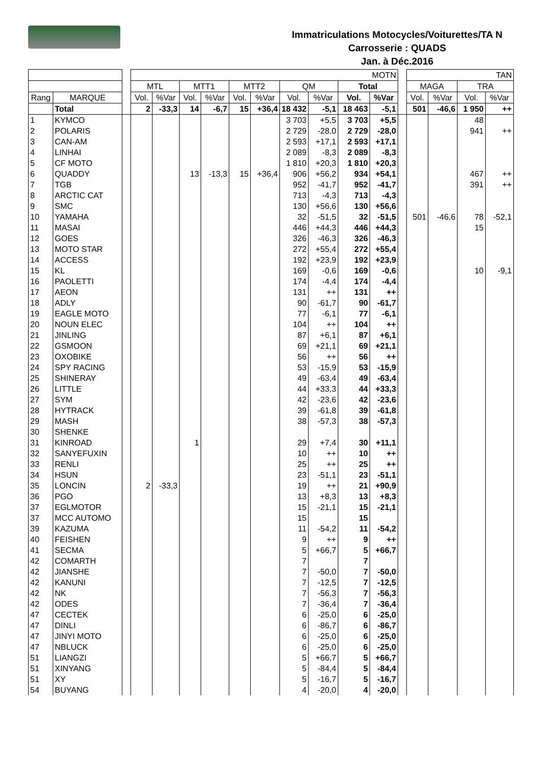Immatriculations Motocycles/Voiturettes/TA N
Carrosserie : QUADS
Jan. à Déc.2016
| | | | MOTN | | | | | | | | | | | TAN | | | |
| | | | MTL | | MTT1 | | MTT2 | | QM | | Total | | | MAGA | | TRA | |
| Rang | MARQUE | | Vol. | %Var | Vol. | %Var | Vol. | %Var | Vol. | %Var | Vol. | %Var | | Vol. | %Var | Vol. | %Var |
| | Total | | 2 | -33,3 | 14 | -6,7 | 15 | +36,4 | 18 432 | -5,1 | 18 463 | -5,1 | | 501 | -46,6 | 1 950 | ++ |
| 1 | KYMCO | | | | | | | | 3 703 | +5,5 | 3 703 | +5,5 | | | | 48 | |
| 2 | POLARIS | | | | | | | | 2 729 | -28,0 | 2 729 | -28,0 | | | | 941 | ++ |
| 3 | CAN-AM | | | | | | | | 2 593 | +17,1 | 2 593 | +17,1 | | | | | |
| 4 | LINHAI | | | | | | | | 2 089 | -8,3 | 2 089 | -8,3 | | | | | |
| 5 | CF MOTO | | | | | | | | 1 810 | +20,3 | 1 810 | +20,3 | | | | | |
| 6 | QUADDY | | | | 13 | -13,3 | 15 | +36,4 | 906 | +56,2 | 934 | +54,1 | | | | 467 | ++ |
| 7 | TGB | | | | | | | | 952 | -41,7 | 952 | -41,7 | | | | 391 | ++ |
| 8 | ARCTIC CAT | | | | | | | | 713 | -4,3 | 713 | -4,3 | | | | | |
| 9 | SMC | | | | | | | | 130 | +56,6 | 130 | +56,6 | | | | | |
| 10 | YAMAHA | | | | | | | | 32 | -51,5 | 32 | -51,5 | | 501 | -46,6 | 78 | -52,1 |
| 11 | MASAI | | | | | | | | 446 | +44,3 | 446 | +44,3 | | | | 15 | |
| 12 | GOES | | | | | | | | 326 | -46,3 | 326 | -46,3 | | | | | |
| 13 | MOTO STAR | | | | | | | | 272 | +55,4 | 272 | +55,4 | | | | | |
| 14 | ACCESS | | | | | | | | 192 | +23,9 | 192 | +23,9 | | | | | |
| 15 | KL | | | | | | | | 169 | -0,6 | 169 | -0,6 | | | | 10 | -9,1 |
| 16 | PAOLETTI | | | | | | | | 174 | -4,4 | 174 | -4,4 | | | | | |
| 17 | AEON | | | | | | | | 131 | ++ | 131 | ++ | | | | | |
| 18 | ADLY | | | | | | | | 90 | -61,7 | 90 | -61,7 | | | | | |
| 19 | EAGLE MOTO | | | | | | | | 77 | -6,1 | 77 | -6,1 | | | | | |
| 20 | NOUN ELEC | | | | | | | | 104 | ++ | 104 | ++ | | | | | |
| 21 | JINLING | | | | | | | | 87 | +6,1 | 87 | +6,1 | | | | | |
| 22 | GSMOON | | | | | | | | 69 | +21,1 | 69 | +21,1 | | | | | |
| 23 | OXOBIKE | | | | | | | | 56 | ++ | 56 | ++ | | | | | |
| 24 | SPY RACING | | | | | | | | 53 | -15,9 | 53 | -15,9 | | | | | |
| 25 | SHINERAY | | | | | | | | 49 | -63,4 | 49 | -63,4 | | | | | |
| 26 | LITTLE | | | | | | | | 44 | +33,3 | 44 | +33,3 | | | | | |
| 27 | SYM | | | | | | | | 42 | -23,6 | 42 | -23,6 | | | | | |
| 28 | HYTRACK | | | | | | | | 39 | -61,8 | 39 | -61,8 | | | | | |
| 29 | MASH | | | | | | | | 38 | -57,3 | 38 | -57,3 | | | | | |
| 30 | SHENKE | | | | | | | | | | | | | | | | |
| 31 | KINROAD | | | | 1 | | | | 29 | +7,4 | 30 | +11,1 | | | | | |
| 32 | SANYEFUXIN | | | | | | | | 10 | ++ | 10 | ++ | | | | | |
| 33 | RENLI | | | | | | | | 25 | ++ | 25 | ++ | | | | | |
| 34 | HSUN | | | | | | | | 23 | -51,1 | 23 | -51,1 | | | | | |
| 35 | LONCIN | | 2 | -33,3 | | | | | 19 | ++ | 21 | +90,9 | | | | | |
| 36 | PGO | | | | | | | | 13 | +8,3 | 13 | +8,3 | | | | | |
| 37 | EGLMOTOR | | | | | | | | 15 | -21,1 | 15 | -21,1 | | | | | |
| 37 | MCC AUTOMO | | | | | | | | 15 | | 15 | | | | | | |
| 39 | KAZUMA | | | | | | | | 11 | -54,2 | 11 | -54,2 | | | | | |
| 40 | FEISHEN | | | | | | | | 9 | ++ | 9 | ++ | | | | | |
| 41 | SECMA | | | | | | | | 5 | +66,7 | 5 | +66,7 | | | | | |
| 42 | COMARTH | | | | | | | | 7 | | 7 | | | | | | |
| 42 | JIANSHE | | | | | | | | 7 | -50,0 | 7 | -50,0 | | | | | |
| 42 | KANUNI | | | | | | | | 7 | -12,5 | 7 | -12,5 | | | | | |
| 42 | NK | | | | | | | | 7 | -56,3 | 7 | -56,3 | | | | | |
| 42 | ODES | | | | | | | | 7 | -36,4 | 7 | -36,4 | | | | | |
| 47 | CECTEK | | | | | | | | 6 | -25,0 | 6 | -25,0 | | | | | |
| 47 | DINLI | | | | | | | | 6 | -86,7 | 6 | -86,7 | | | | | |
| 47 | JINYI MOTO | | | | | | | | 6 | -25,0 | 6 | -25,0 | | | | | |
| 47 | NBLUCK | | | | | | | | 6 | -25,0 | 6 | -25,0 | | | | | |
| 51 | LIANGZI | | | | | | | | 5 | +66,7 | 5 | +66,7 | | | | | |
| 51 | XINYANG | | | | | | | | 5 | -84,4 | 5 | -84,4 | | | | | |
| 51 | XY | | | | | | | | 5 | -16,7 | 5 | -16,7 | | | | | |
| 54 | BUYANG | | | | | | | | 4 | -20,0 | 4 | -20,0 | | | | | |